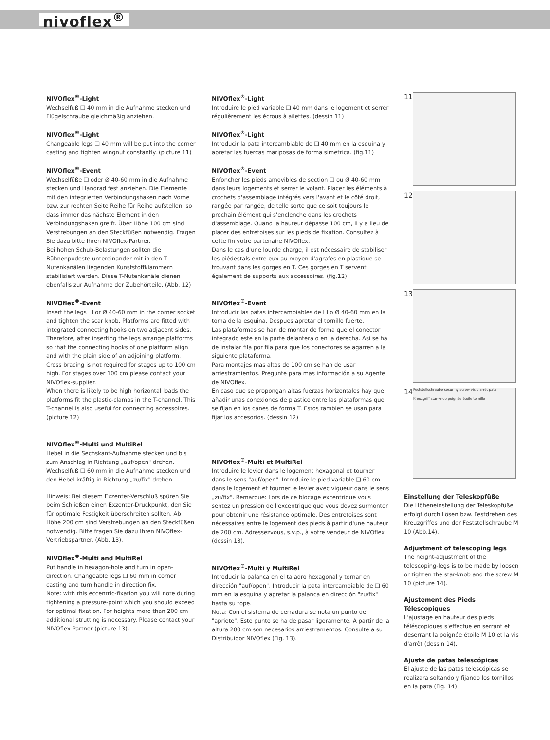nivoflex<sup>®</sup>
NIVOflex<sup>®</sup>-Light
Wechselfuß ❑ 40 mm in die Aufnahme stecken und Flügelschraube gleichmäßig anziehen.
NIVOflex<sup>®</sup>-Light
Changeable legs ❑ 40 mm will be put into the corner casting and tighten wingnut constantly. (picture 11)
NIVOflex<sup>®</sup>-Event
Wechselfüße ❑ oder Ø 40-60 mm in die Aufnahme stecken und Handrad fest anziehen. Die Elemente mit den integrierten Verbindungshaken nach Vorne bzw. zur rechten Seite Reihe für Reihe aufstellen, so dass immer das nächste Element in den Verbindungshaken greift. Über Höhe 100 cm sind Verstrebungen an den Steckfüßen notwendig. Fragen Sie dazu bitte Ihren NIVOflex-Partner.
Bei hohen Schub-Belastungen sollten die Bühnenpodeste untereinander mit in den T-Nutenkanälen liegenden Kunststoffklammern stabilisiert werden. Diese T-Nutenkanäle dienen ebenfalls zur Aufnahme der Zubehörteile. (Abb. 12)
NIVOflex<sup>®</sup>-Event
Insert the legs ❑ or Ø 40-60 mm in the corner socket and tighten the scar knob. Platforms are fitted with integrated connecting hooks on two adjacent sides. Therefore, after inserting the legs arrange platforms so that the connecting hooks of one platform align and with the plain side of an adjoining platform.
Cross bracing is not required for stages up to 100 cm high. For stages over 100 cm please contact your NIVOflex-supplier.
When there is likely to be high horizontal loads the platforms fit the plastic-clamps in the T-channel. This T-channel is also useful for connecting accessoires. (picture 12)
NIVOflex<sup>®</sup>-Multi und MultiRel
Hebel in die Sechskant-Aufnahme stecken und bis zum Anschlag in Richtung „auf/open" drehen. Wechselfuß ❑ 60 mm in die Aufnahme stecken und den Hebel kräftig in Richtung „zu/fix" drehen.
Hinweis: Bei diesem Exzenter-Verschluß spüren Sie beim Schließen einen Exzenter-Druckpunkt, den Sie für optimale Festigkeit überschreiten sollten. Ab Höhe 200 cm sind Verstrebungen an den Steckfüßen notwendig. Bitte fragen Sie dazu Ihren NIVOflex-Vertriebspartner. (Abb. 13).
NIVOflex<sup>®</sup>-Multi and MultiRel
Put handle in hexagon-hole and turn in open-direction. Changeable legs ❑ 60 mm in corner casting and turn handle in direction fix.
Note: with this eccentric-fixation you will note during tightening a pressure-point which you should exceed for optimal fixation. For heights more than 200 cm additional strutting is necessary. Please contact your NIVOflex-Partner (picture 13).
NIVOflex<sup>®</sup>-Light
Introduire le pied variable ❑ 40 mm dans le logement et serrer régulièrement les écrous à ailettes. (dessin 11)
NIVOflex<sup>®</sup>-Light
Introducir la pata intercambiable de ❑ 40 mm en la esquina y apretar las tuercas mariposas de forma simetrica. (fig.11)
NIVOflex<sup>®</sup>-Event
Enfoncher les pieds amovibles de section ❑ ou Ø 40-60 mm dans leurs logements et serrer le volant. Placer les éléments à crochets d'assemblage intégrés vers l'avant et le côté droit, rangée par rangée, de telle sorte que ce soit toujours le prochain élément qui s'enclenche dans les crochets d'assemblage. Quand la hauteur dépasse 100 cm, il y a lieu de placer des entretoises sur les pieds de fixation. Consultez à cette fin votre partenaire NIVOflex.
Dans le cas d'une lourde charge, il est nécessaire de stabiliser les piédestals entre eux au moyen d'agrafes en plastique se trouvant dans les gorges en T. Ces gorges en T servent également de supports aux accessoires. (fig.12)
NIVOflex<sup>®</sup>-Event
Introducir las patas intercambiables de ❑ o Ø 40-60 mm en la toma de la esquina. Despues apretar el tornillo fuerte.
Las plataformas se han de montar de forma que el conector integrado este en la parte delantera o en la derecha. Asi se ha de instalar fila por fila para que los conectores se agarren a la siguiente plataforma.
Para montajes mas altos de 100 cm se han de usar arriestramientos. Pregunte para mas información a su Agente de NIVOflex.
En caso que se propongan altas fuerzas horizontales hay que añadir unas conexiones de plastico entre las plataformas que se fijan en los canes de forma T. Estos tambien se usan para fijar los accesorios. (dessin 12)
NIVOflex<sup>®</sup>-Multi et MultiRel
Introduire le levier dans le logement hexagonal et tourner dans le sens "auf/open". Introduire le pied variable ❑ 60 cm dans le logement et tourner le levier avec vigueur dans le sens „zu/fix". Remarque: Lors de ce blocage excentrique vous sentez un pression de l'excentrique que vous devez surmonter pour obtenir une résistance optimale. Des entretoises sont nécessaires entre le logement des pieds à partir d'une hauteur de 200 cm. Adressezvous, s.v.p., à votre vendeur de NIVOflex (dessin 13).
NIVOflex<sup>®</sup>-Multi y MultiRel
Introducir la palanca en el taladro hexagonal y tornar en dirección "auf/open". Introducir la pata intercambiable de ❑ 60 mm en la esquina y apretar la palanca en dirección "zu/fix" hasta su tope.
Nota: Con el sistema de cerradura se nota un punto de "apriete". Este punto se ha de pasar ligeramente. A partir de la altura 200 cm son necesarios arriestramentos. Consulte a su Distribuidor NIVOflex (Fig. 13).
11
12
13
14
Feststellschraube securing screw vis d'arrêt pata
Kreuzgriff star-knob poignée étoile tornillo
Einstellung der Teleskopfüße
Die Höheneinstellung der Teleskopfüße erfolgt durch Lösen bzw. Festdrehen des Kreuzgriffes und der Feststellschraube M 10 (Abb.14).
Adjustment of telescoping legs
The height-adjustment of the telescoping-legs is to be made by loosen or tighten the star-knob and the screw M 10 (picture 14).
Ajustement des Pieds Télescopiques
L'ajustage en hauteur des pieds téléscopiques s'effectue en serrant et deserrant la poignée étoile M 10 et la vis d'arrêt (dessin 14).
Ajuste de patas telescópicas
El ajuste de las patas telescópicas se realizara soltando y fijando los tornillos en la pata (Fig. 14).